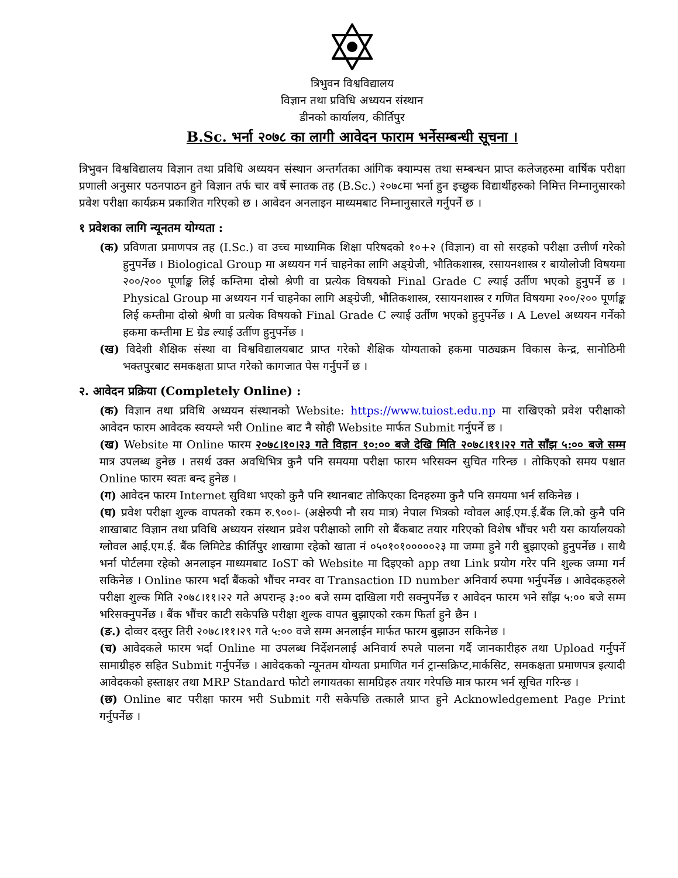त्रिभुवन विश्वविद्यालय
विज्ञान तथा प्रविधि अध्ययन संस्थान
डीनको कार्यालय, कीर्तिपुर
B.Sc. भर्ना २०७८ का लागी आवेदन फाराम भर्नेसम्बन्धी सूचना ।
त्रिभुवन विश्वविद्यालय विज्ञान तथा प्रविधि अध्ययन संस्थान अन्तर्गतका आंगिक क्याम्पस तथा सम्बन्धन प्राप्त कलेजहरुमा वार्षिक परीक्षा प्रणाली अनुसार पठनपाठन हुने विज्ञान तर्फ चार वर्षे स्नातक तह (B.Sc.) २०७८मा भर्ना हुन इच्छुक विद्यार्थीहरुको निमित्त निम्नानुसारको प्रवेश परीक्षा कार्यक्रम प्रकाशित गरिएको छ । आवेदन अनलाइन माध्यमबाट निम्नानुसारले गर्नुपर्ने छ ।
१ प्रवेशका लागि न्यूनतम योग्यता :
(क) प्रविणता प्रमाणपत्र तह (I.Sc.) वा उच्च माध्यामिक शिक्षा परिषदको १०+२ (विज्ञान) वा सो सरहको परीक्षा उत्तीर्ण गरेको हुनुपर्नेछ । Biological Group मा अध्ययन गर्न चाहनेका लागि अङ्ग्रेजी, भौतिकशास्त्र, रसायनशास्त्र र बायोलोजी विषयमा २००/२०० पूर्णाङ्क लिई कम्तिमा दोस्रो श्रेणी वा प्रत्येक विषयको Final Grade C ल्याई उर्तीण भएको हुनुपर्ने छ । Physical Group मा अध्ययन गर्न चाहनेका लागि अङ्ग्रेजी, भौतिकशास्त्र, रसायनशास्त्र र गणित विषयमा २००/२०० पूर्णाङ्क लिई कम्तीमा दोस्रो श्रेणी वा प्रत्येक विषयको Final Grade C ल्याई उर्तीण भएको हुनुपर्नेछ । A Level अध्ययन गर्नेको हकमा कम्तीमा E ग्रेड ल्याई उर्तीण हुनुपर्नेछ ।
(ख) विदेशी शैक्षिक संस्था वा विश्वविद्यालयबाट प्राप्त गरेको शैक्षिक योग्यताको हकमा पाठ्यक्रम विकास केन्द्र, सानोठिमी भक्तपुरबाट समकक्षता प्राप्त गरेको कागजात पेस गर्नुपर्ने छ ।
२. आवेदन प्रक्रिया (Completely Online) :
(क) विज्ञान तथा प्रविधि अध्ययन संस्थानको Website: https://www.tuiost.edu.np मा राखिएको प्रवेश परीक्षाको आवेदन फारम आवेदक स्वयम्ले भरी Online बाट नै सोही Website मार्फत Submit गर्नुपर्ने छ ।
(ख) Website मा Online फारम २०७८।१०।२३ गते विहान १०:०० बजे देखि मिति २०७८।११।२२ गते साँझ ५:०० बजे सम्म मात्र उपलब्ध हुनेछ । तसर्थ उक्त अवधिभित्र कुनै पनि समयमा परीक्षा फारम भरिसक्न सुचित गरिन्छ । तोकिएको समय पश्चात Online फारम स्वतः बन्द हुनेछ ।
(ग) आवेदन फारम Internet सुविधा भएको कुनै पनि स्थानबाट तोकिएका दिनहरुमा कुनै पनि समयमा भर्न सकिनेछ ।
(घ) प्रवेश परीक्षा शुल्क वापतको रकम रु.९००।- (अक्षेरुपी नौ सय मात्र) नेपाल भित्रको ग्वोवल आई.एम.ई.बैंक लि.को कुनै पनि शाखाबाट विज्ञान तथा प्रविधि अध्ययन संस्थान प्रवेश परीक्षाको लागि सो बैंकबाट तयार गरिएको विशेष भौंचर भरी यस कार्यालयको ग्लोवल आई.एम.ई. बैंक लिमिटेड कीर्तिपुर शाखामा रहेको खाता नं ०५०१०१०००००२३ मा जम्मा हुने गरी बुझाएको हुनुपर्नेछ । साथै भर्ना पोर्टलमा रहेको अनलाइन माध्यमबाट IoST को Website मा दिइएको app तथा Link प्रयोग गरेर पनि शुल्क जम्मा गर्न सकिनेछ । Online फारम भर्दा बैंकको भौंचर नम्वर वा Transaction ID number अनिवार्य रुपमा भर्नुपर्नेछ । आवेदकहरुले परीक्षा शुल्क मिति २०७८।११।२२ गते अपरान्ह ३:०० बजे सम्म दाखिला गरी सक्नुपर्नेछ र आवेदन फारम भने साँझ ५:०० बजे सम्म भरिसक्नुपर्नेछ । बैंक भौंचर काटी सकेपछि परीक्षा शुल्क वापत बुझाएको रकम फिर्ता हुने छैन ।
(ङ.) दोव्वर दस्तुर तिरी २०७८।११।२९ गते ५:०० वजे सम्म अनलाईन मार्फत फारम बुझाउन सकिनेछ ।
(च) आवेदकले फारम भर्दा Online मा उपलब्ध निर्देशनलाई अनिवार्य रुपले पालना गर्दै जानकारीहरु तथा Upload गर्नुपर्ने सामाग्रीहरु सहित Submit गर्नुपर्नेछ । आवेदकको न्यूनतम योग्यता प्रमाणित गर्न ट्रान्सक्रिप्ट,मार्कसिट, समकक्षता प्रमाणपत्र इत्यादी आवेदकको हस्ताक्षर तथा MRP Standard फोटो लगायतका सामग्रिहरु तयार गरेपछि मात्र फारम भर्न सूचित गरिन्छ ।
(छ) Online बाट परीक्षा फारम भरी Submit गरी सकेपछि तत्कालै प्राप्त हुने Acknowledgement Page Print गर्नुपर्नेछ ।